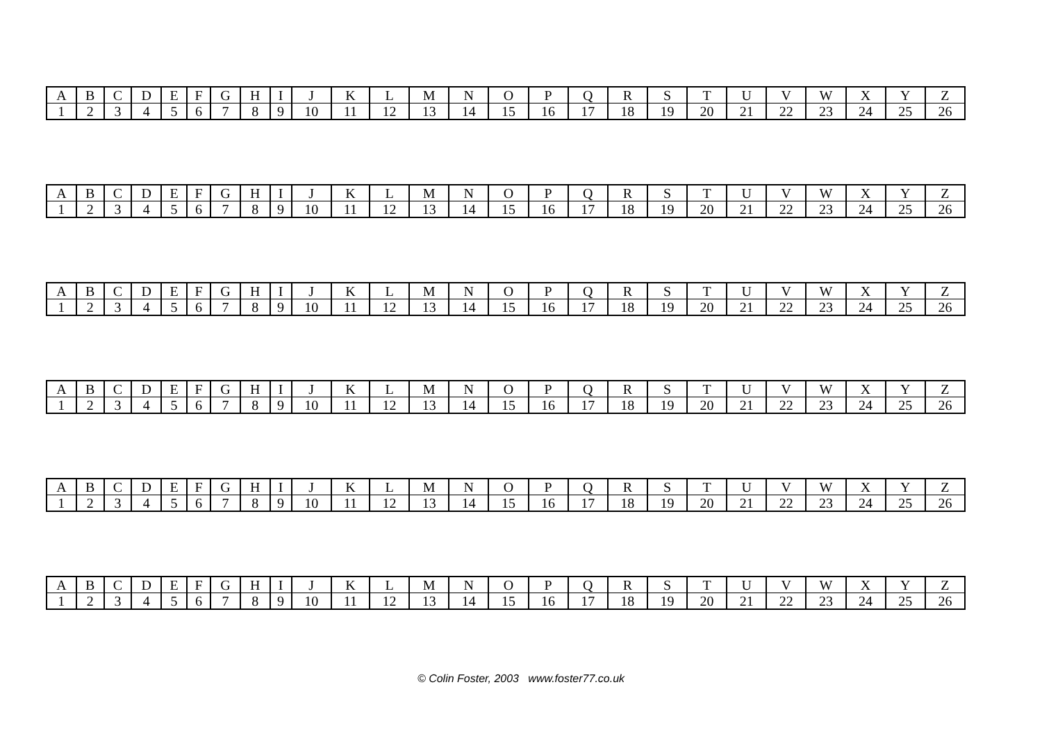| A | B | C | D | E | F | G | H | I | J | K | L | M | N | O | P | Q | R | S | T | U | V | W | X | Y | Z |
| 1 | 2 | 3 | 4 | 5 | 6 | 7 | 8 | 9 | 10 | 11 | 12 | 13 | 14 | 15 | 16 | 17 | 18 | 19 | 20 | 21 | 22 | 23 | 24 | 25 | 26 |
| A | B | C | D | E | F | G | H | I | J | K | L | M | N | O | P | Q | R | S | T | U | V | W | X | Y | Z |
| 1 | 2 | 3 | 4 | 5 | 6 | 7 | 8 | 9 | 10 | 11 | 12 | 13 | 14 | 15 | 16 | 17 | 18 | 19 | 20 | 21 | 22 | 23 | 24 | 25 | 26 |
| A | B | C | D | E | F | G | H | I | J | K | L | M | N | O | P | Q | R | S | T | U | V | W | X | Y | Z |
| 1 | 2 | 3 | 4 | 5 | 6 | 7 | 8 | 9 | 10 | 11 | 12 | 13 | 14 | 15 | 16 | 17 | 18 | 19 | 20 | 21 | 22 | 23 | 24 | 25 | 26 |
| A | B | C | D | E | F | G | H | I | J | K | L | M | N | O | P | Q | R | S | T | U | V | W | X | Y | Z |
| 1 | 2 | 3 | 4 | 5 | 6 | 7 | 8 | 9 | 10 | 11 | 12 | 13 | 14 | 15 | 16 | 17 | 18 | 19 | 20 | 21 | 22 | 23 | 24 | 25 | 26 |
| A | B | C | D | E | F | G | H | I | J | K | L | M | N | O | P | Q | R | S | T | U | V | W | X | Y | Z |
| 1 | 2 | 3 | 4 | 5 | 6 | 7 | 8 | 9 | 10 | 11 | 12 | 13 | 14 | 15 | 16 | 17 | 18 | 19 | 20 | 21 | 22 | 23 | 24 | 25 | 26 |
| A | B | C | D | E | F | G | H | I | J | K | L | M | N | O | P | Q | R | S | T | U | V | W | X | Y | Z |
| 1 | 2 | 3 | 4 | 5 | 6 | 7 | 8 | 9 | 10 | 11 | 12 | 13 | 14 | 15 | 16 | 17 | 18 | 19 | 20 | 21 | 22 | 23 | 24 | 25 | 26 |
© Colin Foster, 2003 www.foster77.co.uk